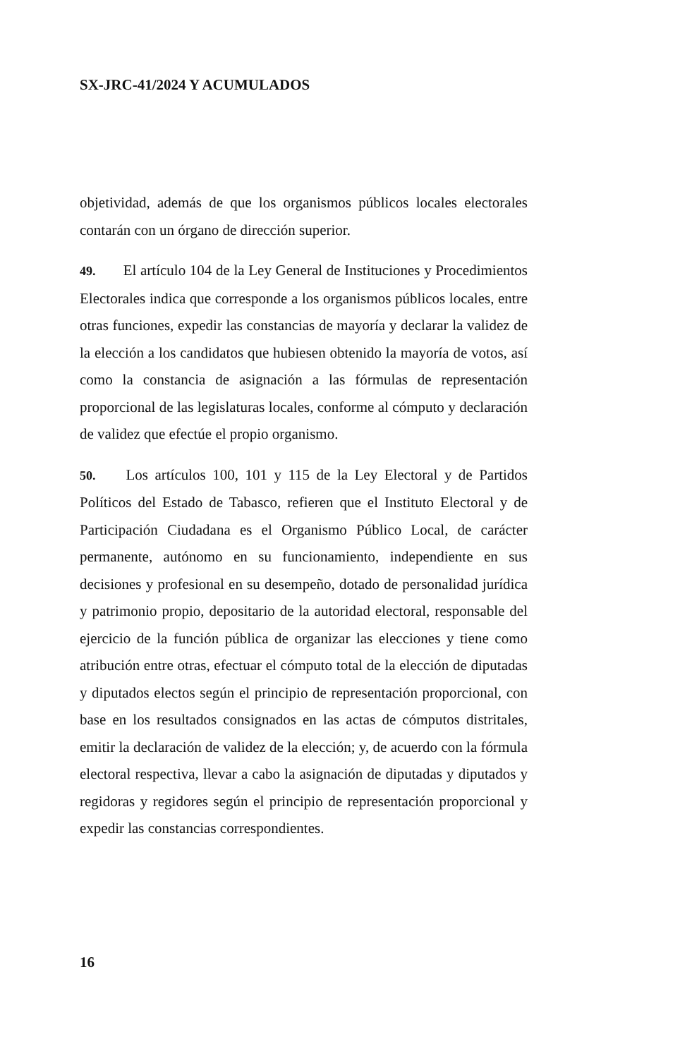SX-JRC-41/2024 Y ACUMULADOS
objetividad, además de que los organismos públicos locales electorales contarán con un órgano de dirección superior.
49. El artículo 104 de la Ley General de Instituciones y Procedimientos Electorales indica que corresponde a los organismos públicos locales, entre otras funciones, expedir las constancias de mayoría y declarar la validez de la elección a los candidatos que hubiesen obtenido la mayoría de votos, así como la constancia de asignación a las fórmulas de representación proporcional de las legislaturas locales, conforme al cómputo y declaración de validez que efectúe el propio organismo.
50. Los artículos 100, 101 y 115 de la Ley Electoral y de Partidos Políticos del Estado de Tabasco, refieren que el Instituto Electoral y de Participación Ciudadana es el Organismo Público Local, de carácter permanente, autónomo en su funcionamiento, independiente en sus decisiones y profesional en su desempeño, dotado de personalidad jurídica y patrimonio propio, depositario de la autoridad electoral, responsable del ejercicio de la función pública de organizar las elecciones y tiene como atribución entre otras, efectuar el cómputo total de la elección de diputadas y diputados electos según el principio de representación proporcional, con base en los resultados consignados en las actas de cómputos distritales, emitir la declaración de validez de la elección; y, de acuerdo con la fórmula electoral respectiva, llevar a cabo la asignación de diputadas y diputados y regidoras y regidores según el principio de representación proporcional y expedir las constancias correspondientes.
16